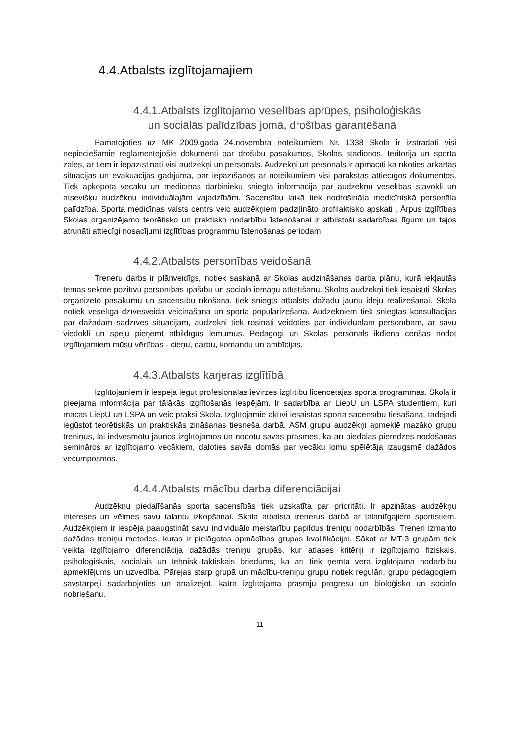4.4.Atbalsts izglītojamajiem
4.4.1.Atbalsts izglītojamo veselības aprūpes, psiholoģiskās
un sociālās palīdzības jomā, drošības garantēšanā
Pamatojoties uz MK 2009.gada 24.novembra noteikumiem Nr. 1338 Skolā ir izstrādāti visi nepieciešamie reglamentējošie dokumenti par drošību pasākumos, Skolas stadionos, teritorijā un sporta zālēs, ar tiem ir iepazīstināti visi audzēkņi un personāls. Audzēkņi un personāls ir apmācīti kā rīkoties ārkārtas situācijās un evakuācijas gadījumā, par iepazīšanos ar noteikumiem visi parakstās attiecīgos dokumentos. Tiek apkopota vecāku un medicīnas darbinieku sniegtā informācija par audzēkņu veselības stāvokli un atsevišķu audzēkņu individuālajām vajadzībām. Sacensību laikā tiek nodrošināta medicīniskā personāla palīdzība. Sporta medicīnas valsts centrs veic audzēkņiem padziļināto profilaktisko apskati . Ārpus izglītības Skolas organizējamo teorētisko un praktisko nodarbību īstenošanai ir atbilstoši sadarbības līgumi un tajos atrunāti attiecīgi nosacījumi izglītības programmu īstenošanas periodam.
4.4.2.Atbalsts personības veidošanā
Treneru darbs ir plānveidīgs, notiek saskaņā ar Skolas audzināšanas darba plānu, kurā iekļautās tēmas sekmē pozitīvu personības īpašību un sociālo iemaņu attīstīšanu. Skolas audzēkņi tiek iesaistīti Skolas organizēto pasākumu un sacensību rīkošanā, tiek sniegts atbalsts dažādu jaunu ideju realizēšanai. Skolā notiek veselīga dzīvesveida veicināšana un sporta popularizēšana. Audzēkņiem tiek sniegtas konsultācijas par dažādām sadzīves situācijām, audzēkņi tiek rosināti veidoties par individuālām personībām, ar savu viedokli un spēju pieņemt atbildīgus lēmumus. Pedagogi un Skolas personāls ikdienā cenšas nodot izglītojamiem mūsu vērtības - cieņu, darbu, komandu un ambīcijas.
4.4.3.Atbalsts karjeras izglītībā
Izglītojamiem ir iespēja iegūt profesionālās ievirzes izglītību licencētajās sporta programmās. Skolā ir pieejama informācija par tālākās izglītošanās iespējām. Ir sadarbība ar LiepU un LSPA studentiem, kuri mācās LiepU un LSPA un veic praksi Skolā. Izglītojamie aktīvi iesaistās sporta sacensību tiesāšanā, tādējādi iegūstot teorētiskās un praktiskās zināšanas tiesneša darbā. ASM grupu audzēkņi apmeklē mazāko grupu treniņus, lai iedvesmotu jaunos izglītojamos un nodotu savas prasmes, kā arī piedalās pieredzes nodošanas semināros ar izglītojamo vecākiem, daloties savās domās par vecāku lomu spēlētāja izaugsmē dažādos vecumposmos.
4.4.4.Atbalsts mācību darba diferenciācijai
Audzēkņu piedalīšanās sporta sacensībās tiek uzskatīta par prioritāti. Ir apzinātas audzēkņu intereses un vēlmes savu talantu izkopšanai. Skola atbalsta trenerus darbā ar talantīgajiem sportistiem. Audzēkņiem ir iespēja paaugstināt savu individuālo meistarību papildus treniņu nodarbībās. Treneri izmanto dažādas treniņu metodes, kuras ir pielāgotas apmācības grupas kvalifikācijai. Sākot ar MT-3 grupām tiek veikta izglītojamo diferenciācija dažādās treniņu grupās, kur atlases kritēriji ir izglītojamo fiziskais, psiholoģiskais, sociālais un tehniski-taktiskais briedums, kā arī tiek ņemta vērā izglītojamā nodarbību apmeklējums un uzvedība. Pārejas starp grupā un mācību-treniņu grupu notiek regulāri, grupu pedagogiem savstarpēji sadarbojoties un analizējot, katra izglītojamā prasmju progresu un bioloģisko un sociālo nobriešanu.
11